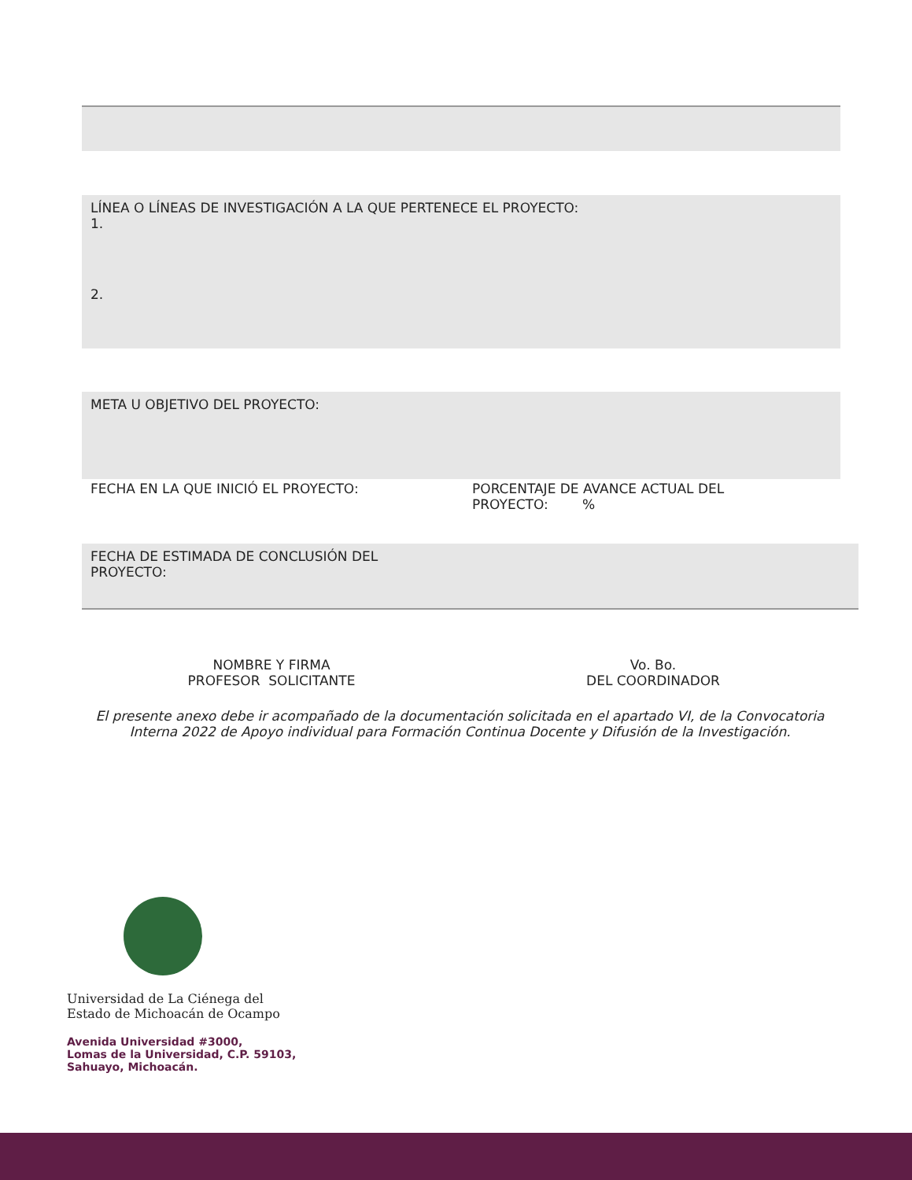LÍNEA O LÍNEAS DE INVESTIGACIÓN A LA QUE PERTENECE EL PROYECTO:
1.
2.
META U OBJETIVO DEL PROYECTO:
FECHA EN LA QUE INICIÓ EL PROYECTO: PORCENTAJE DE AVANCE ACTUAL DEL PROYECTO: %
FECHA DE ESTIMADA DE CONCLUSIÓN DEL
PROYECTO:
NOMBRE Y FIRMA
PROFESOR SOLICITANTE
Vo. Bo.
DEL COORDINADOR
El presente anexo debe ir acompañado de la documentación solicitada en el apartado VI, de la Convocatoria Interna 2022 de Apoyo individual para Formación Continua Docente y Difusión de la Investigación.
Universidad de La Ciénega del
Estado de Michoacán de Ocampo
Avenida Universidad #3000,
Lomas de la Universidad, C.P. 59103,
Sahuayo, Michoacán.